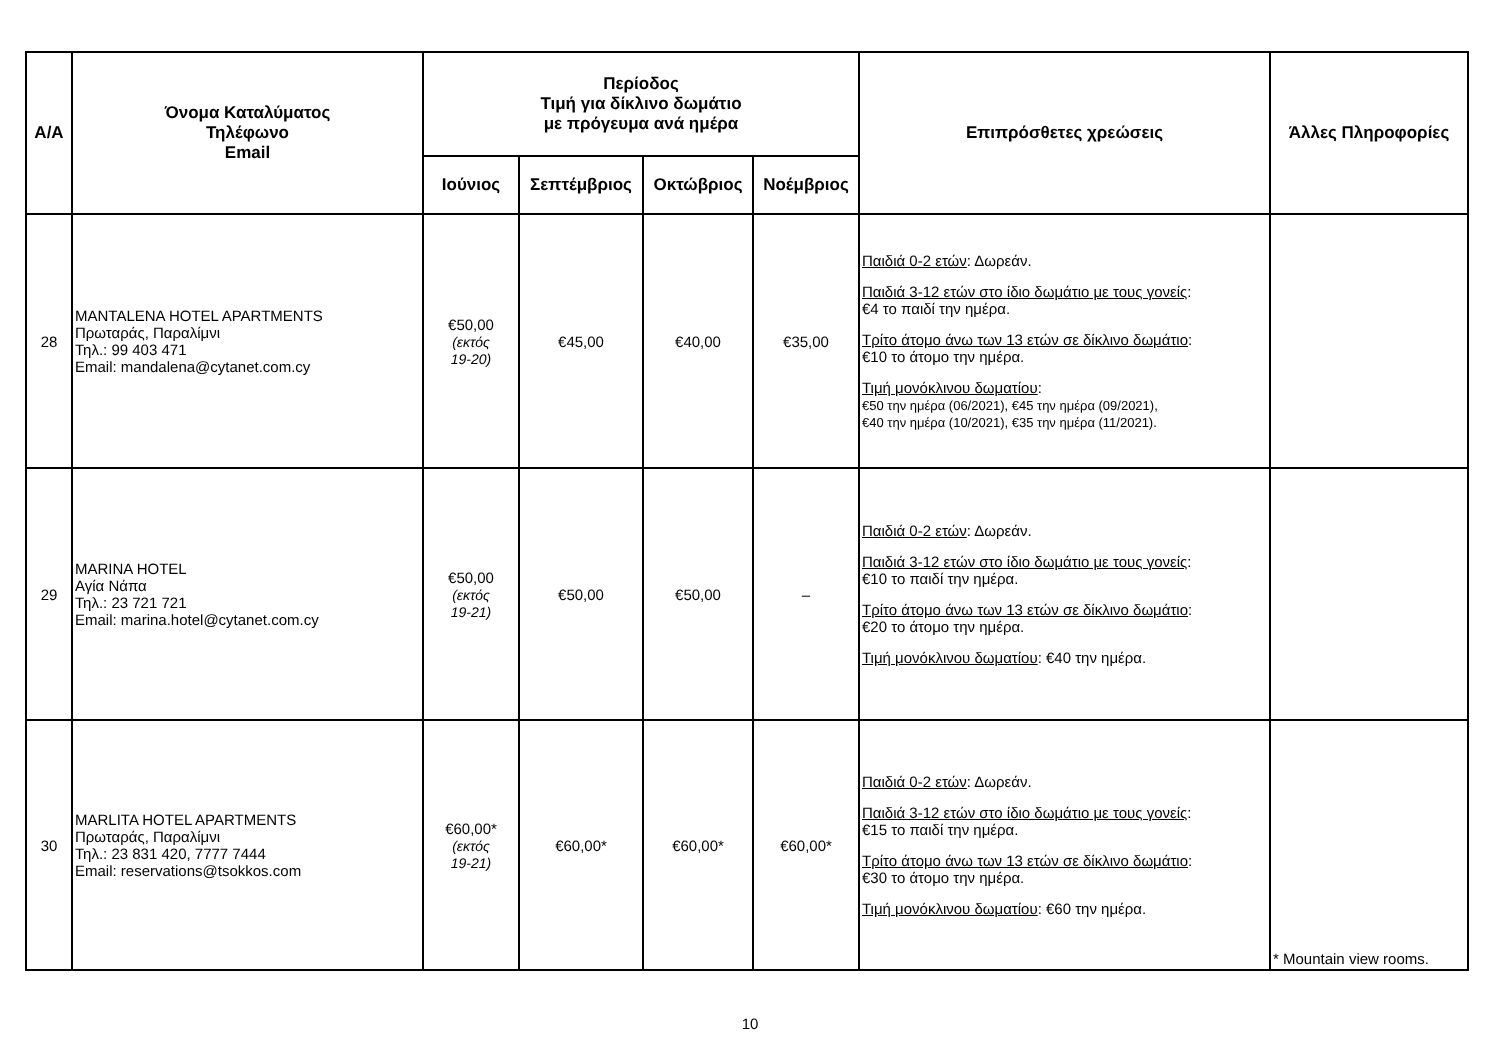| Α/Α | Όνομα Καταλύματος Τηλέφωνο Email | Περίοδος Τιμή για δίκλινο δωμάτιο με πρόγευμα ανά ημέρα | | | | Επιπρόσθετες χρεώσεις | Άλλες Πληροφορίες |
| --- | --- | --- | --- | --- | --- | --- | --- |
| | | Ιούνιος | Σεπτέμβριος | Οκτώβριος | Νοέμβριος | | |
| 28 | MANTALENA HOTEL APARTMENTS Πρωταράς, Παραλίμνι Τηλ.: 99 403 471 Email: mandalena@cytanet.com.cy | €50,00 (εκτός 19-20) | €45,00 | €40,00 | €35,00 | Παιδιά 0-2 ετών : Δωρεάν. Παιδιά 3-12 ετών στο ίδιο δωμάτιο με τους γονείς : €4 το παιδί την ημέρα. Τρίτο άτομο άνω των 13 ετών σε δίκλινο δωμάτιο : €10 το άτομο την ημέρα. Τιμή μονόκλινου δωματίου : €50 την ημέρα (06/2021), €45 την ημέρα (09/2021), €40 την ημέρα (10/2021), €35 την ημέρα (11/2021). | |
| 29 | MARINA HOTEL Αγία Νάπα Τηλ.: 23 721 721 Email: marina.hotel@cytanet.com.cy | €50,00 (εκτός 19-21) | €50,00 | €50,00 | – | Παιδιά 0-2 ετών : Δωρεάν. Παιδιά 3-12 ετών στο ίδιο δωμάτιο με τους γονείς : €10 το παιδί την ημέρα. Τρίτο άτομο άνω των 13 ετών σε δίκλινο δωμάτιο : €20 το άτομο την ημέρα. Τιμή μονόκλινου δωματίου : €40 την ημέρα. | |
| 30 | MARLITA HOTEL APARTMENTS Πρωταράς, Παραλίμνι Τηλ.: 23 831 420, 7777 7444 Email: reservations@tsokkos.com | €60,00* (εκτός 19-21) | €60,00* | €60,00* | €60,00* | Παιδιά 0-2 ετών : Δωρεάν. Παιδιά 3-12 ετών στο ίδιο δωμάτιο με τους γονείς : €15 το παιδί την ημέρα. Τρίτο άτομο άνω των 13 ετών σε δίκλινο δωμάτιο : €30 το άτομο την ημέρα. Τιμή μονόκλινου δωματίου : €60 την ημέρα. | * Mountain view rooms. |
10